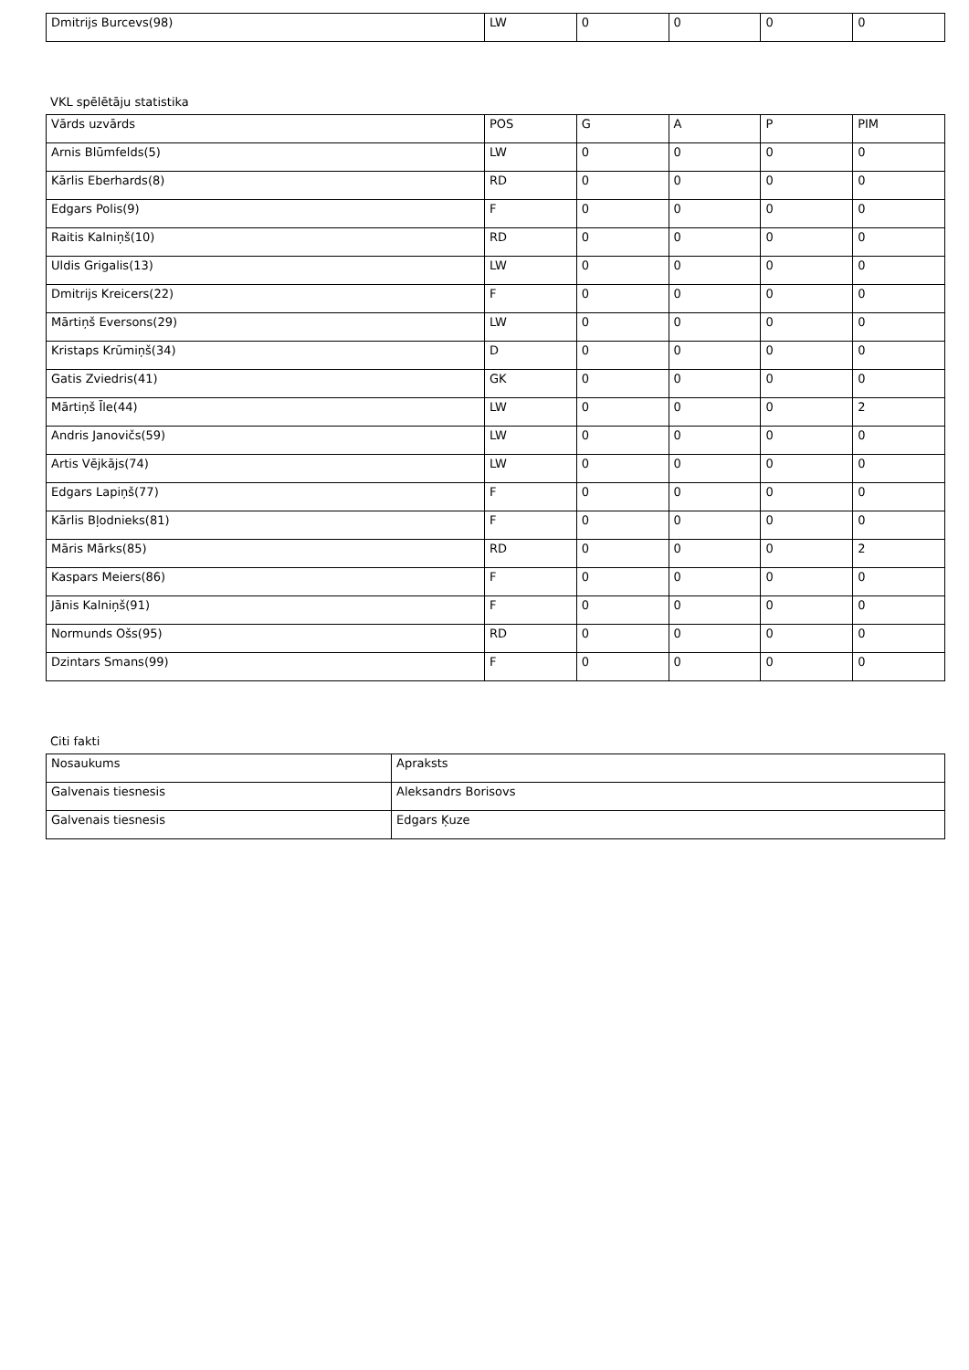| Dmitrijs Burcevs(98) | LW | 0 | 0 | 0 | 0 |
VKL spēlētāju statistika
| Vārds uzvārds | POS | G | A | P | PIM |
| --- | --- | --- | --- | --- | --- |
| Arnis Blūmfelds(5) | LW | 0 | 0 | 0 | 0 |
| Kārlis Eberhards(8) | RD | 0 | 0 | 0 | 0 |
| Edgars Polis(9) | F | 0 | 0 | 0 | 0 |
| Raitis Kalniņš(10) | RD | 0 | 0 | 0 | 0 |
| Uldis Grigalis(13) | LW | 0 | 0 | 0 | 0 |
| Dmitrijs Kreicers(22) | F | 0 | 0 | 0 | 0 |
| Mārtiņš Eversons(29) | LW | 0 | 0 | 0 | 0 |
| Kristaps Krūmiņš(34) | D | 0 | 0 | 0 | 0 |
| Gatis Zviedris(41) | GK | 0 | 0 | 0 | 0 |
| Mārtiņš Īle(44) | LW | 0 | 0 | 0 | 2 |
| Andris Janovičs(59) | LW | 0 | 0 | 0 | 0 |
| Artis Vējkājs(74) | LW | 0 | 0 | 0 | 0 |
| Edgars Lapiņš(77) | F | 0 | 0 | 0 | 0 |
| Kārlis Bļodnieks(81) | F | 0 | 0 | 0 | 0 |
| Māris Mārks(85) | RD | 0 | 0 | 0 | 2 |
| Kaspars Meiers(86) | F | 0 | 0 | 0 | 0 |
| Jānis Kalniņš(91) | F | 0 | 0 | 0 | 0 |
| Normunds Ošs(95) | RD | 0 | 0 | 0 | 0 |
| Dzintars Smans(99) | F | 0 | 0 | 0 | 0 |
Citi fakti
| Nosaukums | Apraksts |
| --- | --- |
| Galvenais tiesnesis | Aleksandrs Borisovs |
| Galvenais tiesnesis | Edgars Ķuze |